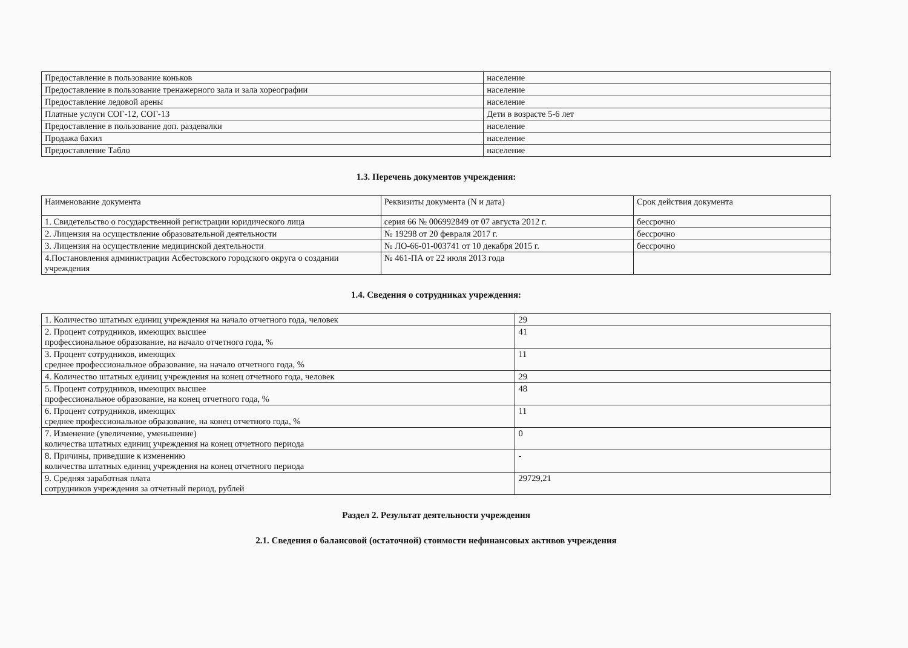| Предоставление в пользование коньков | население |
| Предоставление в пользование тренажерного зала и зала хореографии | население |
| Предоставление ледовой арены | население |
| Платные услуги СОГ-12, СОГ-13 | Дети в возрасте 5-6 лет |
| Предоставление в пользование доп. раздевалки | население |
| Продажа бахил | население |
| Предоставление Табло | население |
1.3. Перечень документов учреждения:
| Наименование документа | Реквизиты документа (N и дата) | Срок действия документа |
| 1. Свидетельство о государственной регистрации юридического лица | серия 66 № 006992849 от 07 августа 2012 г. | бессрочно |
| 2. Лицензия на осуществление образовательной деятельности | № 19298 от 20 февраля 2017 г. | бессрочно |
| 3. Лицензия на осуществление медицинской деятельности | № ЛО-66-01-003741 от 10 декабря 2015 г. | бессрочно |
| 4.Постановления администрации Асбестовского городского округа о создании учреждения | № 461-ПА от 22 июля 2013 года | |
1.4. Сведения о сотрудниках учреждения:
| 1. Количество штатных единиц учреждения на начало отчетного года, человек | 29 |
| 2. Процент сотрудников, имеющих высшее профессиональное образование, на начало отчетного года, % | 41 |
| 3. Процент сотрудников, имеющих среднее профессиональное образование, на начало отчетного года, % | 11 |
| 4. Количество штатных единиц учреждения на конец отчетного года, человек | 29 |
| 5. Процент сотрудников, имеющих высшее профессиональное образование, на конец отчетного года, % | 48 |
| 6. Процент сотрудников, имеющих среднее профессиональное образование, на конец отчетного года, % | 11 |
| 7. Изменение (увеличение, уменьшение) количества штатных единиц учреждения на конец отчетного периода | 0 |
| 8. Причины, приведшие к изменению количества штатных единиц учреждения на конец отчетного периода | - |
| 9. Средняя заработная плата сотрудников учреждения за отчетный период, рублей | 29729,21 |
Раздел 2. Результат деятельности учреждения
2.1. Сведения о балансовой (остаточной) стоимости нефинансовых активов учреждения